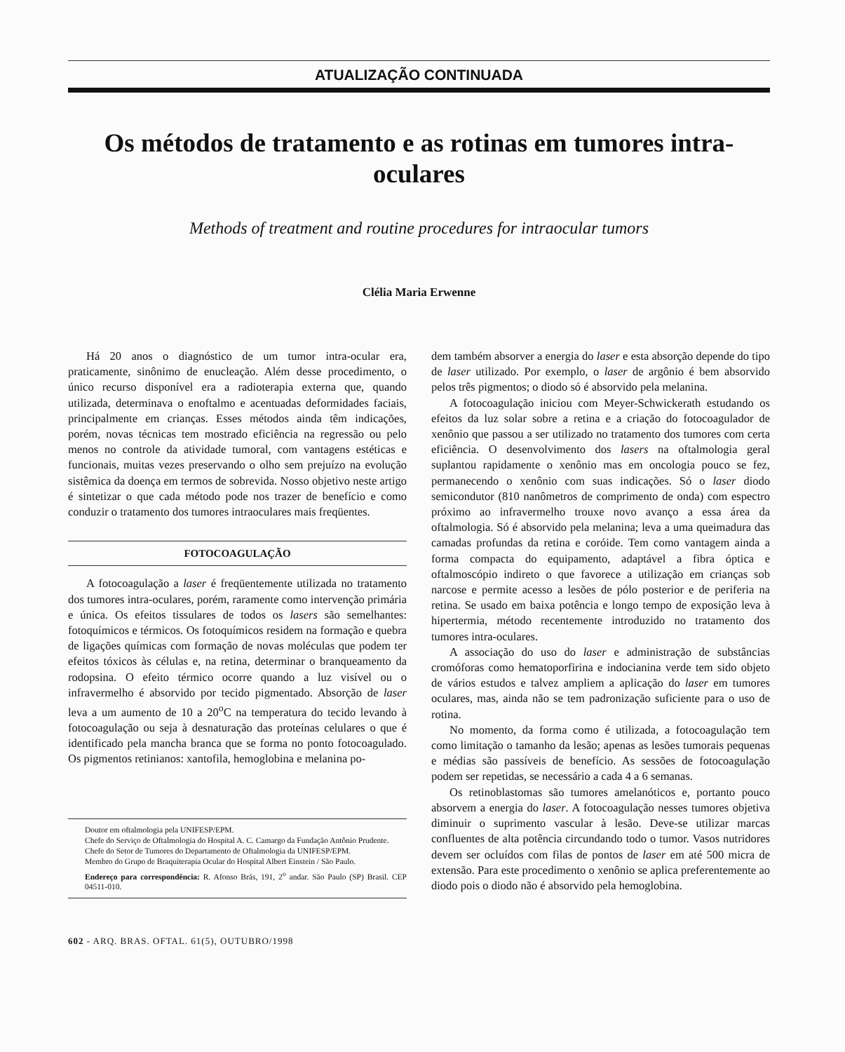ATUALIZAÇÃO CONTINUADA
Os métodos de tratamento e as rotinas em tumores intra-oculares
Methods of treatment and routine procedures for intraocular tumors
Clélia Maria Erwenne
Há 20 anos o diagnóstico de um tumor intra-ocular era, praticamente, sinônimo de enucleação. Além desse procedimento, o único recurso disponível era a radioterapia externa que, quando utilizada, determinava o enoftalmo e acentuadas deformidades faciais, principalmente em crianças. Esses métodos ainda têm indicações, porém, novas técnicas tem mostrado eficiência na regressão ou pelo menos no controle da atividade tumoral, com vantagens estéticas e funcionais, muitas vezes preservando o olho sem prejuízo na evolução sistêmica da doença em termos de sobrevida. Nosso objetivo neste artigo é sintetizar o que cada método pode nos trazer de benefício e como conduzir o tratamento dos tumores intraoculares mais freqüentes.
FOTOCOAGULAÇÃO
A fotocoagulação a laser é freqüentemente utilizada no tratamento dos tumores intra-oculares, porém, raramente como intervenção primária e única. Os efeitos tissulares de todos os lasers são semelhantes: fotoquímicos e térmicos. Os fotoquímicos residem na formação e quebra de ligações químicas com formação de novas moléculas que podem ter efeitos tóxicos às células e, na retina, determinar o branqueamento da rodopsina. O efeito térmico ocorre quando a luz visível ou o infravermelho é absorvido por tecido pigmentado. Absorção de laser leva a um aumento de 10 a 20<sup>o</sup>C na temperatura do tecido levando à fotocoagulação ou seja à desnaturação das proteínas celulares o que é identificado pela mancha branca que se forma no ponto fotocoagulado. Os pigmentos retinianos: xantofila, hemoglobina e melanina po-
Doutor em oftalmologia pela UNIFESP/EPM.
Chefe do Serviço de Oftalmologia do Hospital A. C. Camargo da Fundação Antônio Prudente.
Chefe do Setor de Tumores do Departamento de Oftalmologia da UNIFESP/EPM.
Membro do Grupo de Braquiterapia Ocular do Hospital Albert Einstein / São Paulo.
Endereço para correspondência: R. Afonso Brás, 191, 2<sup>o</sup> andar. São Paulo (SP) Brasil. CEP 04511-010.
602 - ARQ. BRAS. OFTAL. 61(5), OUTUBRO/1998
dem também absorver a energia do laser e esta absorção depende do tipo de laser utilizado. Por exemplo, o laser de argônio é bem absorvido pelos três pigmentos; o diodo só é absorvido pela melanina.
A fotocoagulação iniciou com Meyer-Schwickerath estudando os efeitos da luz solar sobre a retina e a criação do fotocoagulador de xenônio que passou a ser utilizado no tratamento dos tumores com certa eficiência. O desenvolvimento dos lasers na oftalmologia geral suplantou rapidamente o xenônio mas em oncologia pouco se fez, permanecendo o xenônio com suas indicações. Só o laser diodo semicondutor (810 nanômetros de comprimento de onda) com espectro próximo ao infravermelho trouxe novo avanço a essa área da oftalmologia. Só é absorvido pela melanina; leva a uma queimadura das camadas profundas da retina e coróide. Tem como vantagem ainda a forma compacta do equipamento, adaptável a fibra óptica e oftalmoscópio indireto o que favorece a utilização em crianças sob narcose e permite acesso a lesões de pólo posterior e de periferia na retina. Se usado em baixa potência e longo tempo de exposição leva à hipertermia, método recentemente introduzido no tratamento dos tumores intra-oculares.
A associação do uso do laser e administração de substâncias cromóforas como hematoporfirina e indocianina verde tem sido objeto de vários estudos e talvez ampliem a aplicação do laser em tumores oculares, mas, ainda não se tem padronização suficiente para o uso de rotina.
No momento, da forma como é utilizada, a fotocoagulação tem como limitação o tamanho da lesão; apenas as lesões tumorais pequenas e médias são passíveis de benefício. As sessões de fotocoagulação podem ser repetidas, se necessário a cada 4 a 6 semanas.
Os retinoblastomas são tumores amelanóticos e, portanto pouco absorvem a energia do laser. A fotocoagulação nesses tumores objetiva diminuir o suprimento vascular à lesão. Deve-se utilizar marcas confluentes de alta potência circundando todo o tumor. Vasos nutridores devem ser ocluídos com filas de pontos de laser em até 500 micra de extensão. Para este procedimento o xenônio se aplica preferentemente ao diodo pois o diodo não é absorvido pela hemoglobina.